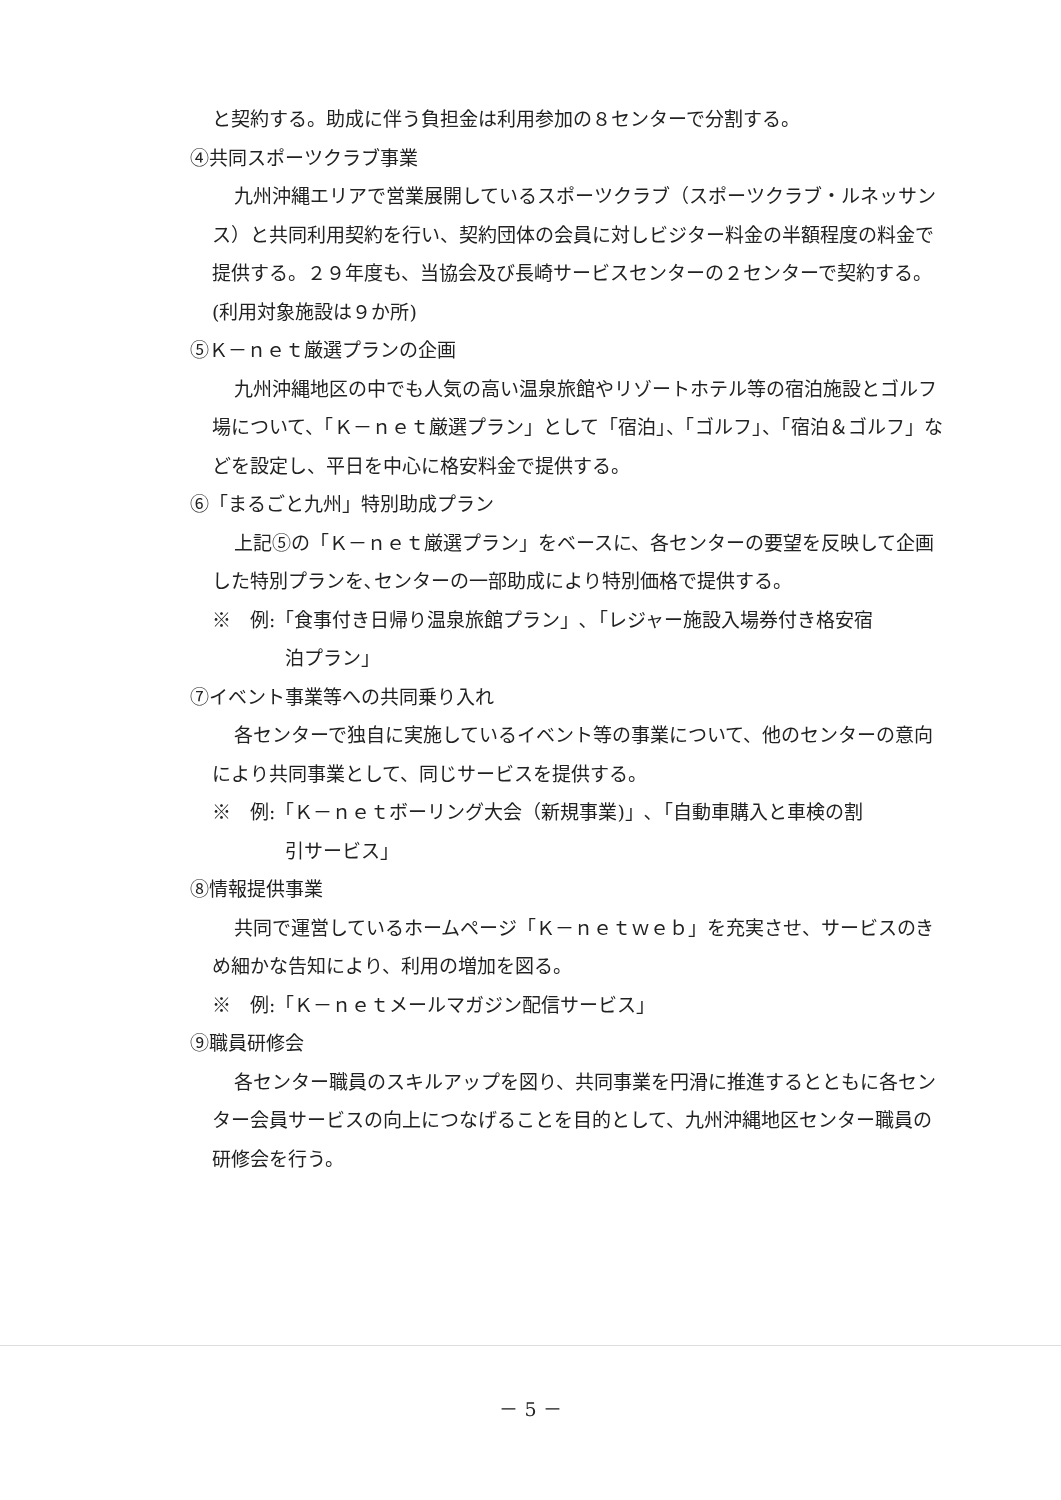と契約する。助成に伴う負担金は利用参加の８センターで分割する。
④共同スポーツクラブ事業
九州沖縄エリアで営業展開しているスポーツクラブ（スポーツクラブ・ルネッサンス）と共同利用契約を行い、契約団体の会員に対しビジター料金の半額程度の料金で提供する。２９年度も、当協会及び長崎サービスセンターの２センターで契約する。(利用対象施設は９か所)
⑤Ｋ－ｎｅｔ厳選プランの企画
九州沖縄地区の中でも人気の高い温泉旅館やリゾートホテル等の宿泊施設とゴルフ場について、「Ｋ－ｎｅｔ厳選プラン」として「宿泊」、「ゴルフ」、「宿泊＆ゴルフ」などを設定し、平日を中心に格安料金で提供する。
⑥「まるごと九州」特別助成プラン
上記⑤の「Ｋ－ｎｅｔ厳選プラン」をベースに、各センターの要望を反映して企画した特別プランを､センターの一部助成により特別価格で提供する。
※　例:「食事付き日帰り温泉旅館プラン」､「レジャー施設入場券付き格安宿
泊プラン」
⑦イベント事業等への共同乗り入れ
各センターで独自に実施しているイベント等の事業について、他のセンターの意向により共同事業として、同じサービスを提供する。
※　例:「Ｋ－ｎｅｔボーリング大会（新規事業)」､「自動車購入と車検の割
引サービス」
⑧情報提供事業
共同で運営しているホームページ「Ｋ－ｎｅｔｗｅｂ」を充実させ、サービスのきめ細かな告知により、利用の増加を図る。
※　例:「Ｋ－ｎｅｔメールマガジン配信サービス」
⑨職員研修会
各センター職員のスキルアップを図り、共同事業を円滑に推進するとともに各センター会員サービスの向上につなげることを目的として、九州沖縄地区センター職員の研修会を行う。
－ 5 －